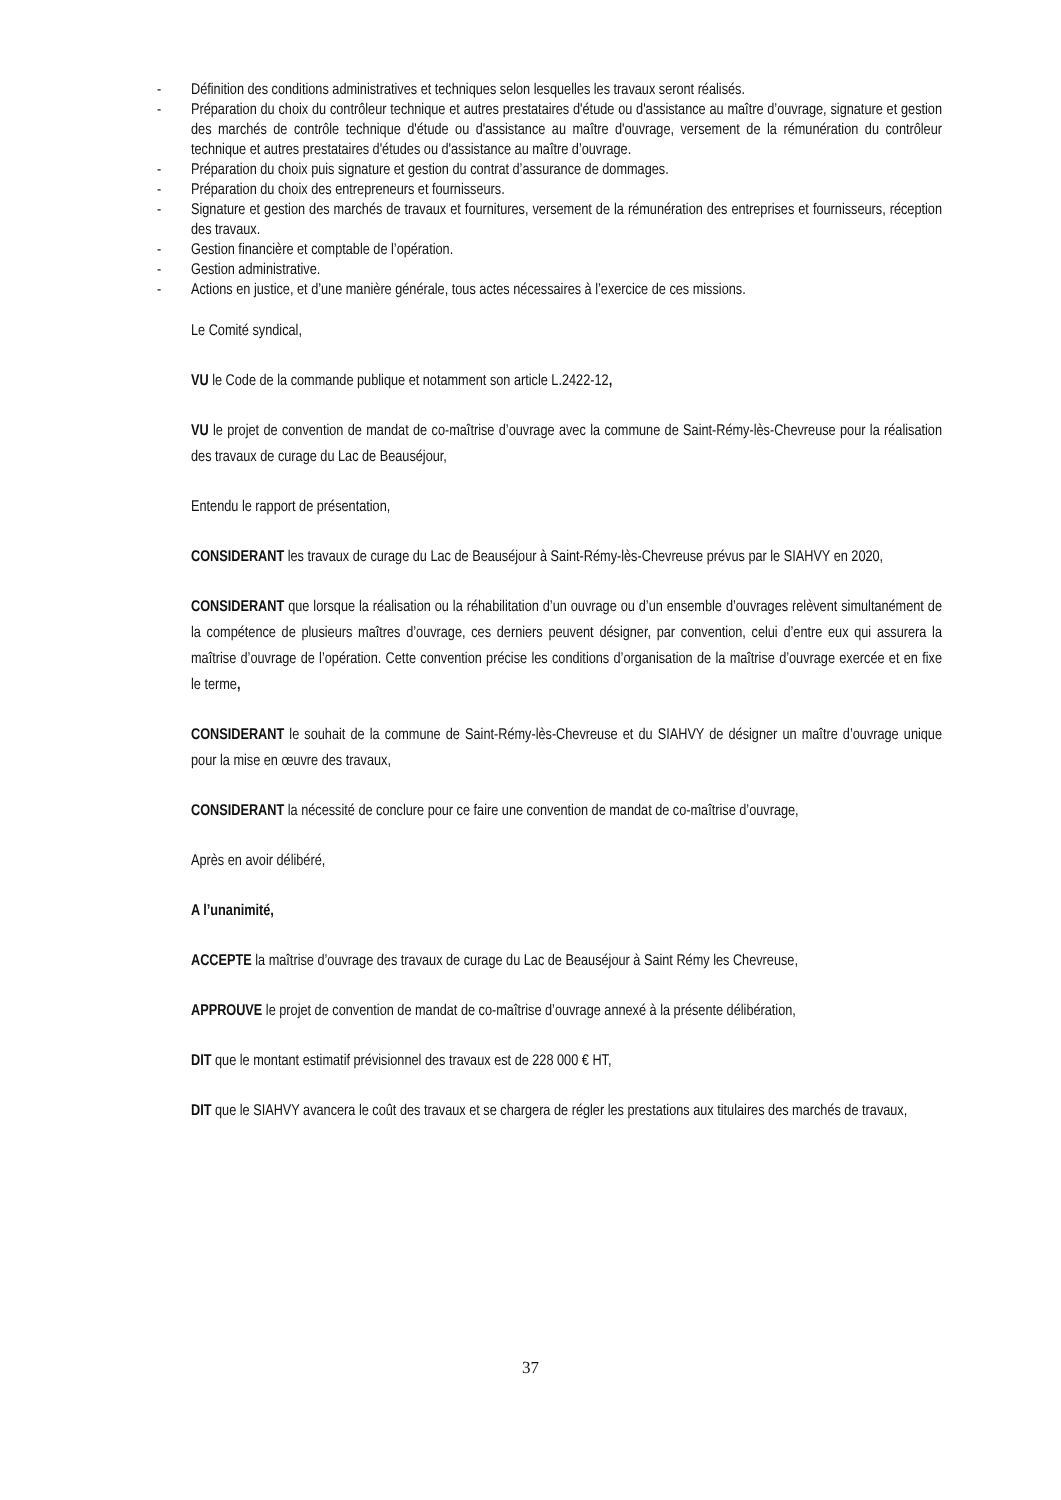- Définition des conditions administratives et techniques selon lesquelles les travaux seront réalisés.
- Préparation du choix du contrôleur technique et autres prestataires d'étude ou d'assistance au maître d’ouvrage, signature et gestion des marchés de contrôle technique d'étude ou d'assistance au maître d'ouvrage, versement de la rémunération du contrôleur technique et autres prestataires d'études ou d'assistance au maître d’ouvrage.
- Préparation du choix puis signature et gestion du contrat d’assurance de dommages.
- Préparation du choix des entrepreneurs et fournisseurs.
- Signature et gestion des marchés de travaux et fournitures, versement de la rémunération des entreprises et fournisseurs, réception des travaux.
- Gestion financière et comptable de l’opération.
- Gestion administrative.
- Actions en justice, et d’une manière générale, tous actes nécessaires à l’exercice de ces missions.
Le Comité syndical,
VU le Code de la commande publique et notamment son article L.2422-12,
VU le projet de convention de mandat de co-maîtrise d’ouvrage avec la commune de Saint-Rémy-lès-Chevreuse pour la réalisation des travaux de curage du Lac de Beauséjour,
Entendu le rapport de présentation,
CONSIDERANT les travaux de curage du Lac de Beauséjour à Saint-Rémy-lès-Chevreuse prévus par le SIAHVY en 2020,
CONSIDERANT que lorsque la réalisation ou la réhabilitation d’un ouvrage ou d’un ensemble d’ouvrages relèvent simultanément de la compétence de plusieurs maîtres d’ouvrage, ces derniers peuvent désigner, par convention, celui d’entre eux qui assurera la maîtrise d’ouvrage de l’opération. Cette convention précise les conditions d’organisation de la maîtrise d’ouvrage exercée et en fixe le terme,
CONSIDERANT le souhait de la commune de Saint-Rémy-lès-Chevreuse et du SIAHVY de désigner un maître d’ouvrage unique pour la mise en œuvre des travaux,
CONSIDERANT la nécessité de conclure pour ce faire une convention de mandat de co-maîtrise d’ouvrage,
Après en avoir délibéré,
A l’unanimité,
ACCEPTE la maîtrise d’ouvrage des travaux de curage du Lac de Beauséjour à Saint Rémy les Chevreuse,
APPROUVE le projet de convention de mandat de co-maîtrise d’ouvrage annexé à la présente délibération,
DIT que le montant estimatif prévisionnel des travaux est de 228 000 € HT,
DIT que le SIAHVY avancera le coût des travaux et se chargera de régler les prestations aux titulaires des marchés de travaux,
37